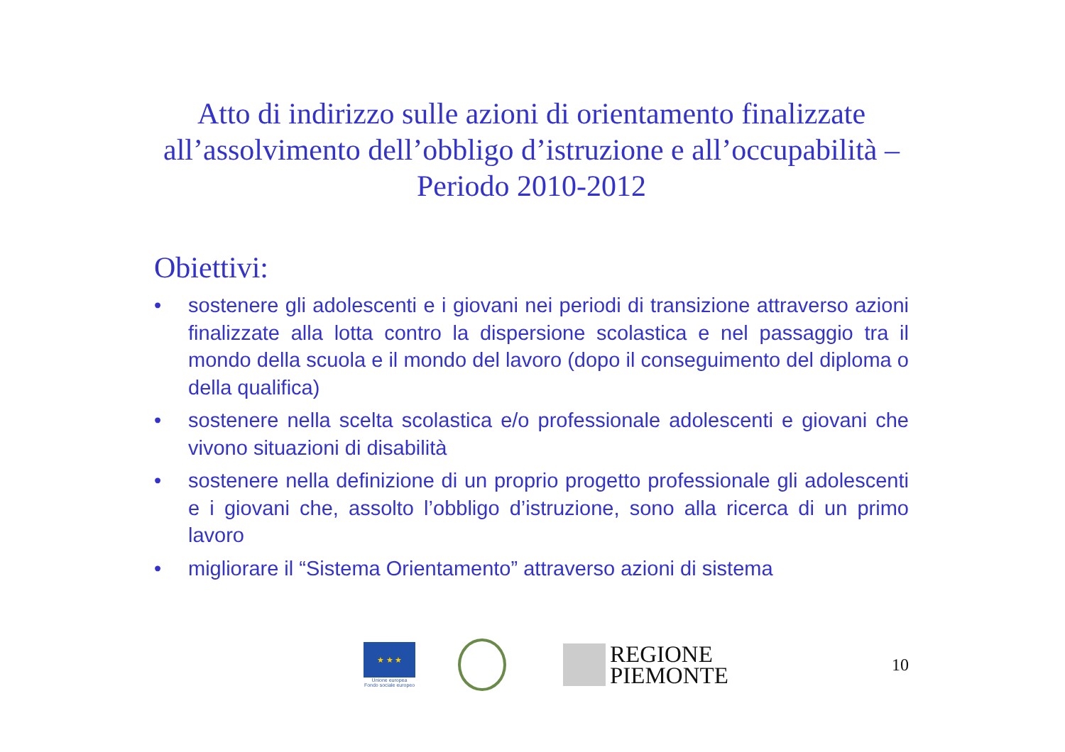Atto di indirizzo sulle azioni di orientamento finalizzate all’assolvimento dell’obbligo d’istruzione e all’occupabilità – Periodo 2010-2012
Obiettivi:
• sostenere gli adolescenti e i giovani nei periodi di transizione attraverso azioni finalizzate alla lotta contro la dispersione scolastica e nel passaggio tra il mondo della scuola e il mondo del lavoro (dopo il conseguimento del diploma o della qualifica)
• sostenere nella scelta scolastica e/o professionale adolescenti e giovani che vivono situazioni di disabilità
• sostenere nella definizione di un proprio progetto professionale gli adolescenti e i giovani che, assolto l’obbligo d’istruzione, sono alla ricerca di un primo lavoro
• migliorare il “Sistema Orientamento” attraverso azioni di sistema
★ ★ ★
Unione europea
Fondo sociale europeo
REGIONE
PIEMONTE
10